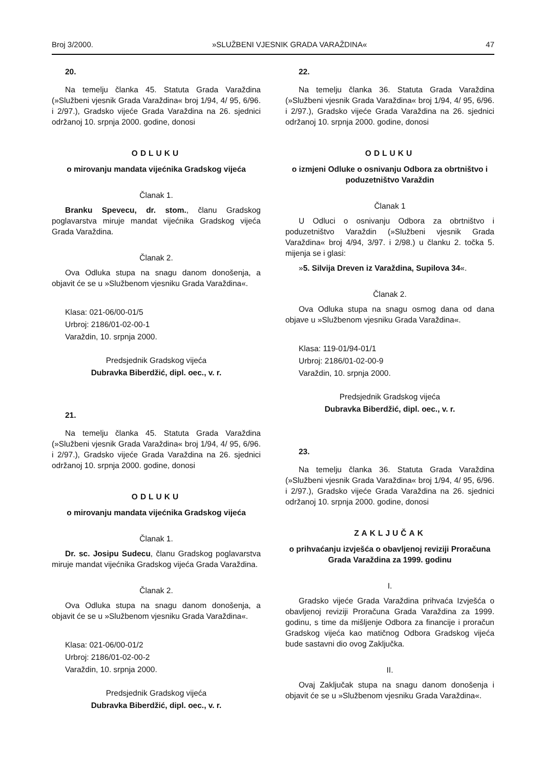Broj 3/2000. »SLUŽBENI VJESNIK GRADA VARAŽDINA« 47
20.
Na temelju članka 45. Statuta Grada Varaždina (»Službeni vjesnik Grada Varaždina« broj 1/94, 4/ 95, 6/96. i 2/97.), Gradsko vijeće Grada Varaždina na 26. sjednici održanoj 10. srpnja 2000. godine, donosi
ODLUKU
o mirovanju mandata vijećnika Gradskog vijeća
Članak 1.
Branku Spevecu, dr. stom., članu Gradskog poglavarstva miruje mandat vijećnika Gradskog vijeća Grada Varaždina.
Članak 2.
Ova Odluka stupa na snagu danom donošenja, a objavit će se u »Službenom vjesniku Grada Varaždina«.
Klasa: 021-06/00-01/5
Urbroj: 2186/01-02-00-1
Varaždin, 10. srpnja 2000.
Predsjednik Gradskog vijeća
Dubravka Biberdžić, dipl. oec., v. r.
21.
Na temelju članka 45. Statuta Grada Varaždina (»Službeni vjesnik Grada Varaždina« broj 1/94, 4/ 95, 6/96. i 2/97.), Gradsko vijeće Grada Varaždina na 26. sjednici održanoj 10. srpnja 2000. godine, donosi
ODLUKU
o mirovanju mandata vijećnika Gradskog vijeća
Članak 1.
Dr. sc. Josipu Sudecu, članu Gradskog poglavarstva miruje mandat vijećnika Gradskog vijeća Grada Varaždina.
Članak 2.
Ova Odluka stupa na snagu danom donošenja, a objavit će se u »Službenom vjesniku Grada Varaždina«.
Klasa: 021-06/00-01/2
Urbroj: 2186/01-02-00-2
Varaždin, 10. srpnja 2000.
Predsjednik Gradskog vijeća
Dubravka Biberdžić, dipl. oec., v. r.
22.
Na temelju članka 36. Statuta Grada Varaždina (»Službeni vjesnik Grada Varaždina« broj 1/94, 4/ 95, 6/96. i 2/97.), Gradsko vijeće Grada Varaždina na 26. sjednici održanoj 10. srpnja 2000. godine, donosi
ODLUKU
o izmjeni Odluke o osnivanju Odbora za obrtništvo i poduzetništvo Varaždin
Članak 1
U Odluci o osnivanju Odbora za obrtništvo i poduzetništvo Varaždin (»Službeni vjesnik Grada Varaždina« broj 4/94, 3/97. i 2/98.) u članku 2. točka 5. mijenja se i glasi:
»5. Silvija Dreven iz Varaždina, Supilova 34«.
Članak 2.
Ova Odluka stupa na snagu osmog dana od dana objave u »Službenom vjesniku Grada Varaždina«.
Klasa: 119-01/94-01/1
Urbroj: 2186/01-02-00-9
Varaždin, 10. srpnja 2000.
Predsjednik Gradskog vijeća
Dubravka Biberdžić, dipl. oec., v. r.
23.
Na temelju članka 36. Statuta Grada Varaždina (»Službeni vjesnik Grada Varaždina« broj 1/94, 4/ 95, 6/96. i 2/97.), Gradsko vijeće Grada Varaždina na 26. sjednici održanoj 10. srpnja 2000. godine, donosi
ZAKLJUČAK
o prihvaćanju izvješća o obavljenoj reviziji Proračuna Grada Varaždina za 1999. godinu
I.
Gradsko vijeće Grada Varaždina prihvaća Izvješća o obavljenoj reviziji Proračuna Grada Varaždina za 1999. godinu, s time da mišljenje Odbora za financije i proračun Gradskog vijeća kao matičnog Odbora Gradskog vijeća bude sastavni dio ovog Zaključka.
II.
Ovaj Zaključak stupa na snagu danom donošenja i objavit će se u »Službenom vjesniku Grada Varaždina«.